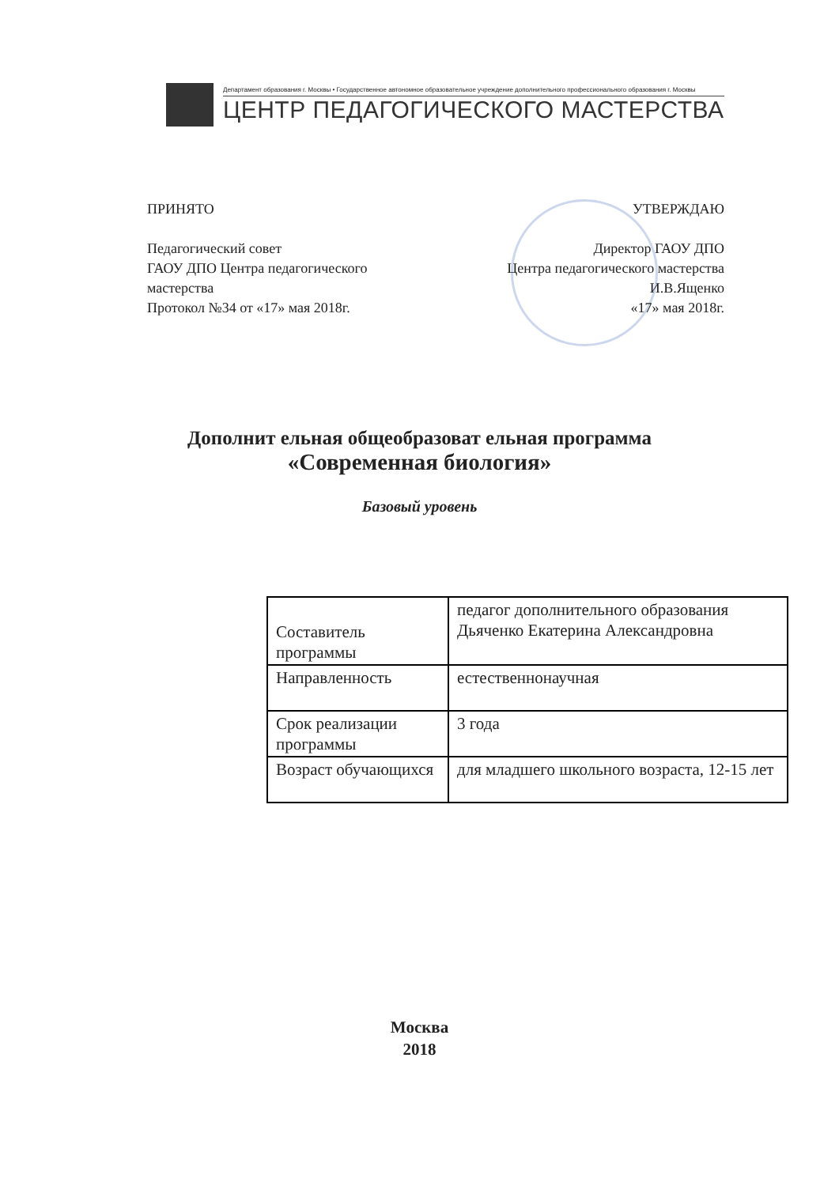Департамент образования г. Москвы • Государственное автономное образовательное учреждение дополнительного профессионального образования г. Москвы
ЦЕНТР ПЕДАГОГИЧЕСКОГО МАСТЕРСТВА
ПРИНЯТО
Педагогический совет
ГАОУ ДПО Центра педагогического
мастерства
Протокол №34 от «17» мая 2018г.
УТВЕРЖДАЮ
Директор ГАОУ ДПО
Центра педагогического мастерства
И.В.Ященко
«17» мая 2018г.
Дополнит ельная общеобразоват ельная программа
«Современная биология»
Базовый уровень
| Составитель программы | педагог дополнительного образования Дьяченко Екатерина Александровна |
| Направленность | естественнонаучная |
| Срок реализации программы | 3 года |
| Возраст обучающихся | для младшего школьного возраста, 12-15 лет |
Москва
2018